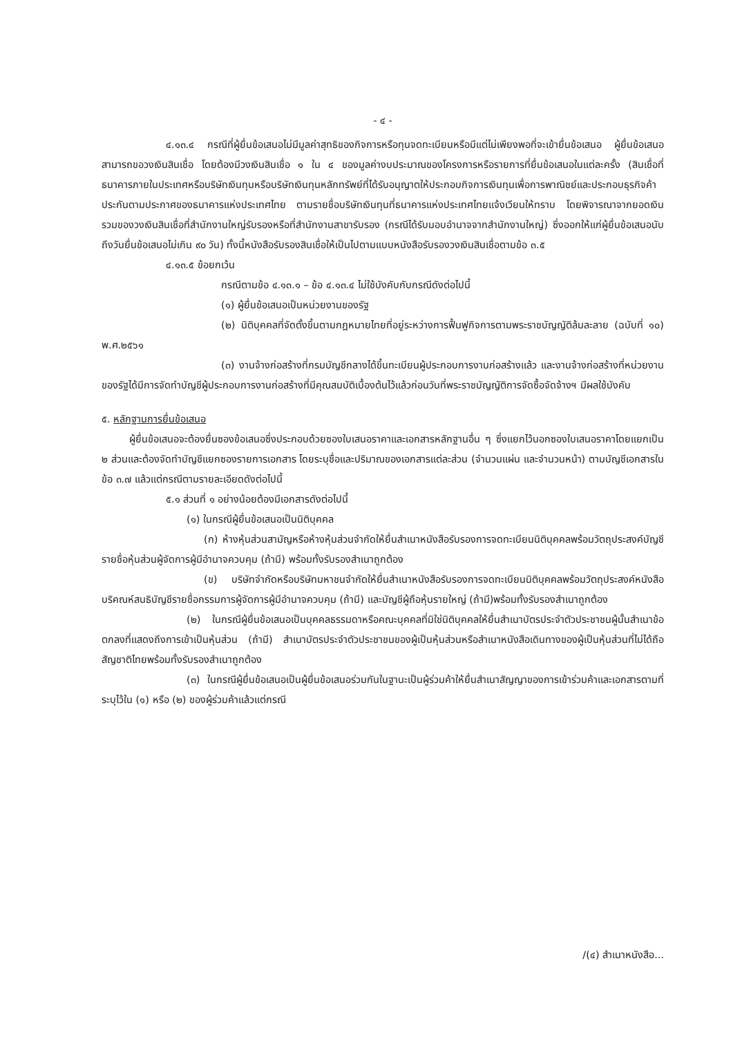- ๔ -
๔.๑๓.๔ กรณีที่ผู้ยื่นข้อเสนอไม่มีมูลค่าสุทธิของกิจการหรือทุนจดทะเบียนหรือมีแต่ไม่เพียงพอที่จะเข้ายื่นข้อเสนอ ผู้ยื่นข้อเสนอสามารถขอวงเงินสินเชื่อ โดยต้องมีวงเงินสินเชื่อ ๑ ใน ๔ ของมูลค่างบประมาณของโครงการหรือรายการที่ยื่นข้อเสนอในแต่ละครั้ง (สินเชื่อที่ธนาคารภายในประเทศหรือบริษัทเงินทุนหรือบริษัทเงินทุนหลักทรัพย์ที่ได้รับอนุญาตให้ประกอบกิจการเงินทุนเพื่อการพาณิชย์และประกอบธุรกิจค้าประกันตามประกาศของธนาคารแห่งประเทศไทย ตามรายชื่อบริษัทเงินทุนที่ธนาคารแห่งประเทศไทยแจ้งเวียนให้ทราบ โดยพิจารณาจากยอดเงินรวมของวงเงินสินเชื่อที่สำนักงานใหญ่รับรองหรือที่สำนักงานสาขารับรอง (กรณีได้รับมอบอำนาจจากสำนักงานใหญ่) ซึ่งออกให้แก่ผู้ยื่นข้อเสนอนับถึงวันยื่นข้อเสนอไม่เกิน ๙๐ วัน) ทั้งนี้หนังสือรับรองสินเชื่อให้เป็นไปตามแบบหนังสือรับรองวงเงินสินเชื่อตามข้อ ๓.๕
๔.๑๓.๕ ข้อยกเว้น
กรณีตามข้อ ๔.๑๓.๑ – ข้อ ๔.๑๓.๔ ไม่ใช้บังคับกับกรณีดังต่อไปนี้
(๑) ผู้ยื่นข้อเสนอเป็นหน่วยงานของรัฐ
(๒) นิติบุคคลที่จัดตั้งขึ้นตามกฎหมายไทยที่อยู่ระหว่างการฟื้นฟูกิจการตามพระราชบัญญัติล้มละลาย (ฉบับที่ ๑๐) พ.ศ.๒๕๖๑
(๓) งานจ้างก่อสร้างที่กรมบัญชีกลางได้ขึ้นทะเบียนผู้ประกอบการงานก่อสร้างแล้ว และงานจ้างก่อสร้างที่หน่วยงานของรัฐได้มีการจัดทำบัญชีผู้ประกอบการงานก่อสร้างที่มีคุณสมบัติเบื้องต้นไว้แล้วก่อนวันที่พระราชบัญญัติการจัดซื้อจัดจ้างฯ มีผลใช้บังคับ
๕. หลักฐานการยื่นข้อเสนอ
ผู้ยื่นข้อเสนอจะต้องยื่นซองข้อเสนอซึ่งประกอบด้วยซองใบเสนอราคาและเอกสารหลักฐานอื่น ๆ ซึ่งแยกไว้นอกซองใบเสนอราคาโดยแยกเป็น ๒ ส่วนและต้องจัดทำบัญชีแยกซองรายการเอกสาร โดยระบุชื่อและปริมาณของเอกสารแต่ละส่วน (จำนวนแผ่น และจำนวนหน้า) ตามบัญชีเอกสารในข้อ ๓.๗ แล้วแต่กรณีตามรายละเอียดดังต่อไปนี้
๕.๑ ส่วนที่ ๑ อย่างน้อยต้องมีเอกสารดังต่อไปนี้
(๑) ในกรณีผู้ยื่นข้อเสนอเป็นนิติบุคคล
(ก) ห้างหุ้นส่วนสามัญหรือห้างหุ้นส่วนจำกัดให้ยื่นสำเนาหนังสือรับรองการจดทะเบียนนิติบุคคลพร้อมวัตถุประสงค์บัญชีรายชื่อหุ้นส่วนผู้จัดการผู้มีอำนาจควบคุม (ถ้ามี) พร้อมทั้งรับรองสำเนาถูกต้อง
(ข) บริษัทจำกัดหรือบริษัทมหาชนจำกัดให้ยื่นสำเนาหนังสือรับรองการจดทะเบียนนิติบุคคลพร้อมวัตถุประสงค์หนังสือบริคณห์สนธิบัญชีรายชื่อกรรมการผู้จัดการผู้มีอำนาจควบคุม (ถ้ามี) และบัญชีผู้ถือหุ้นรายใหญ่ (ถ้ามี)พร้อมทั้งรับรองสำเนาถูกต้อง
(๒) ในกรณีผู้ยื่นข้อเสนอเป็นบุคคลธรรมดาหรือคณะบุคคลที่มิใช่นิติบุคคลให้ยื่นสำเนาบัตรประจำตัวประชาชนผู้นั้นสำเนาข้อตกลงที่แสดงถึงการเข้าเป็นหุ้นส่วน (ถ้ามี) สำเนาบัตรประจำตัวประชาชนของผู้เป็นหุ้นส่วนหรือสำเนาหนังสือเดินทางของผู้เป็นหุ้นส่วนที่ไม่ได้ถือสัญชาติไทยพร้อมทั้งรับรองสำเนาถูกต้อง
(๓) ในกรณีผู้ยื่นข้อเสนอเป็นผู้ยื่นข้อเสนอร่วมกันในฐานะเป็นผู้ร่วมค้าให้ยื่นสำเนาสัญญาของการเข้าร่วมค้าและเอกสารตามที่ระบุไว้ใน (๑) หรือ (๒) ของผู้ร่วมค้าแล้วแต่กรณี
/(๔) สำเนาหนังสือ...